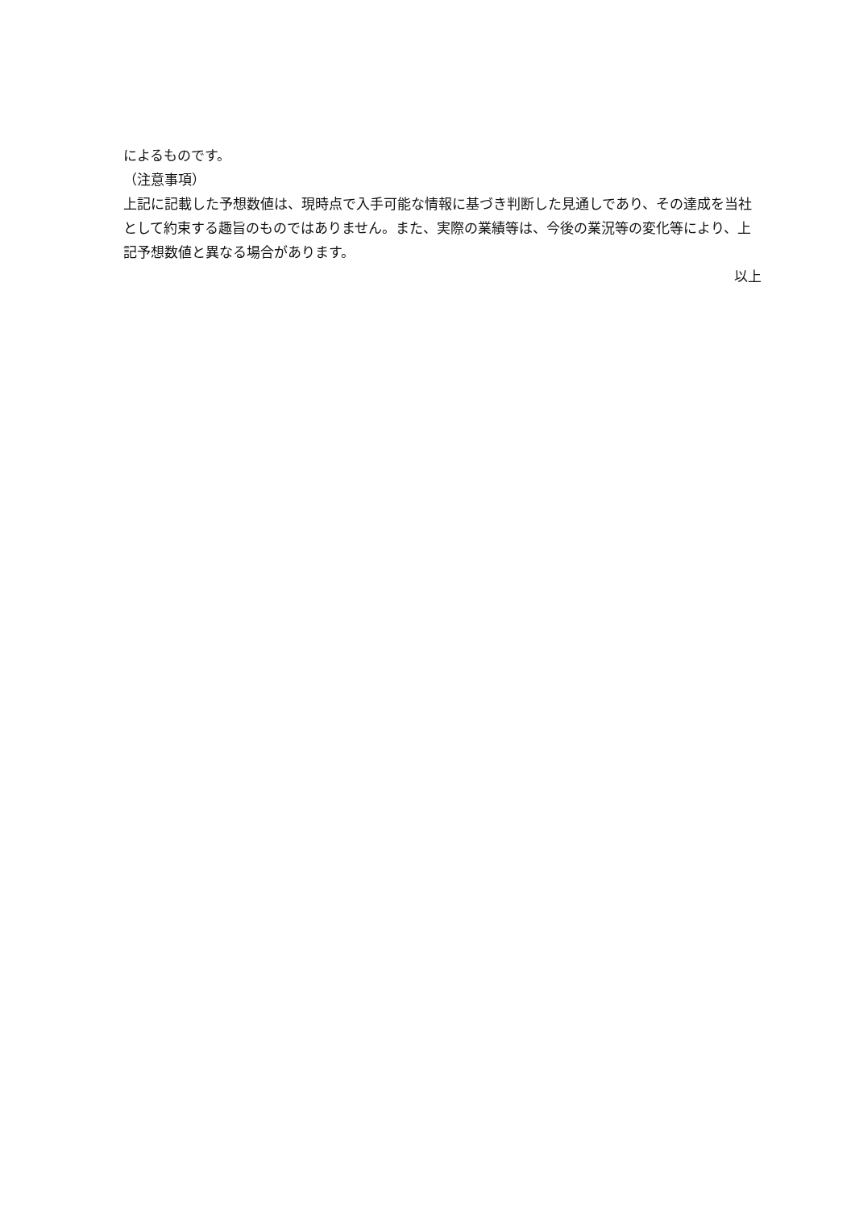によるものです。
（注意事項）
上記に記載した予想数値は、現時点で入手可能な情報に基づき判断した見通しであり、その達成を当社として約束する趣旨のものではありません。また、実際の業績等は、今後の業況等の変化等により、上記予想数値と異なる場合があります。
以上